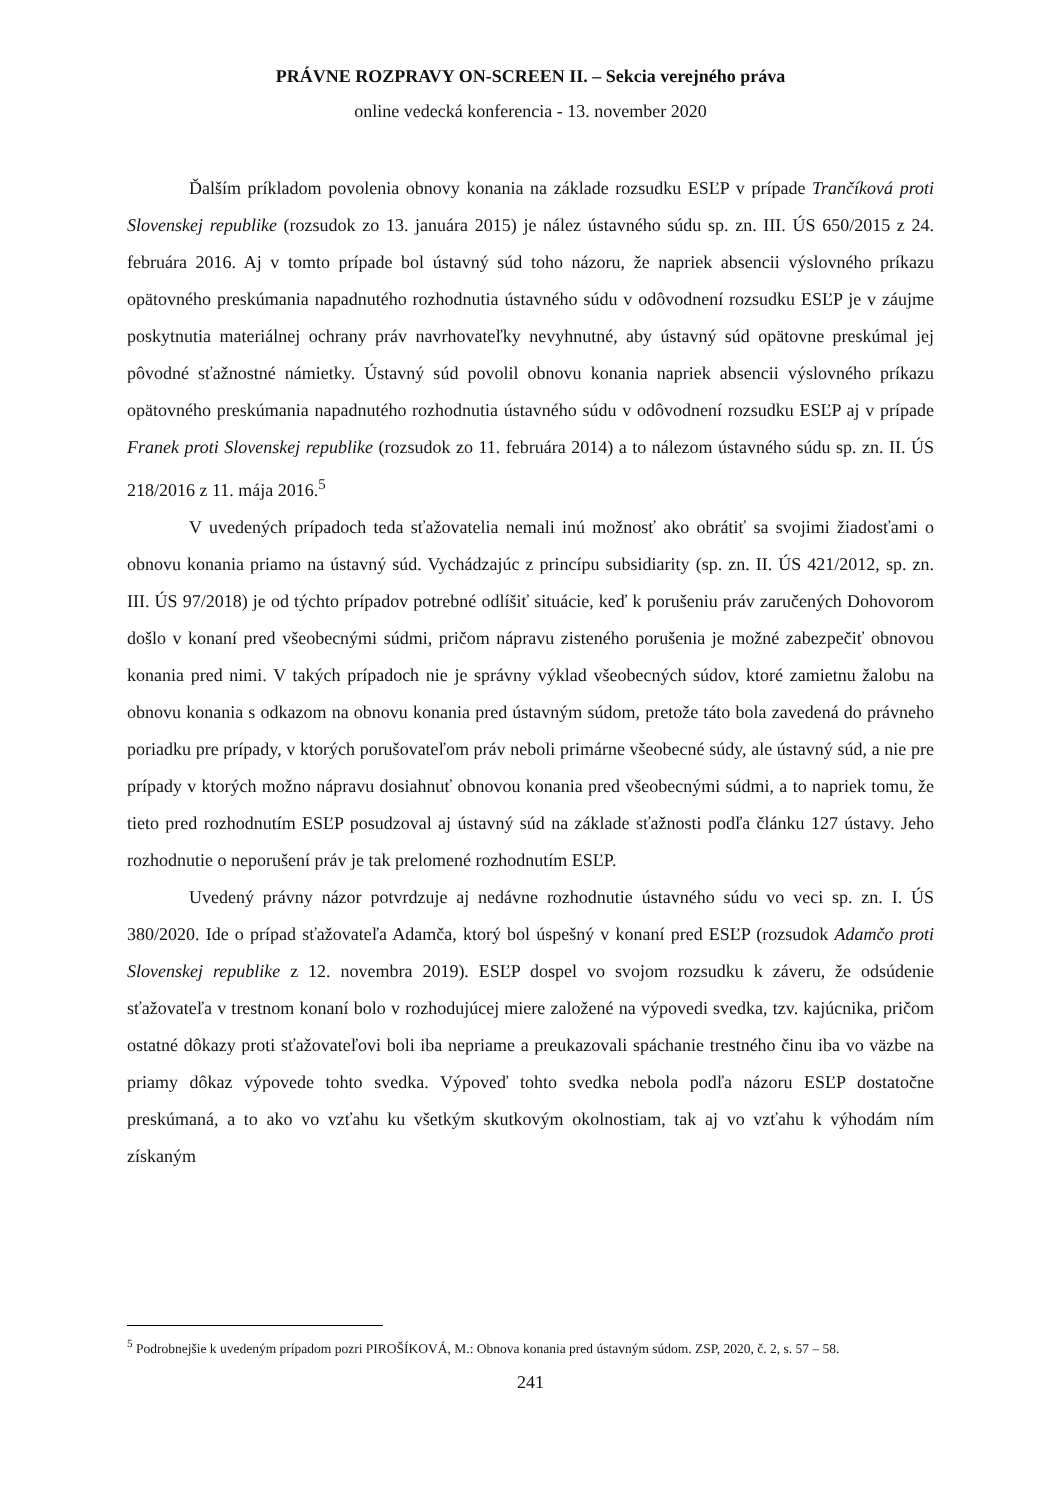PRÁVNE ROZPRAVY ON-SCREEN II. – Sekcia verejného práva
online vedecká konferencia - 13. november 2020
Ďalším príkladom povolenia obnovy konania na základe rozsudku ESĽP v prípade Trančíková proti Slovenskej republike (rozsudok zo 13. januára 2015) je nález ústavného súdu sp. zn. III. ÚS 650/2015 z 24. februára 2016. Aj v tomto prípade bol ústavný súd toho názoru, že napriek absencii výslovného príkazu opätovného preskúmania napadnutého rozhodnutia ústavného súdu v odôvodnení rozsudku ESĽP je v záujme poskytnutia materiálnej ochrany práv navrhovateľky nevyhnutné, aby ústavný súd opätovne preskúmal jej pôvodné sťažnostné námietky. Ústavný súd povolil obnovu konania napriek absencii výslovného príkazu opätovného preskúmania napadnutého rozhodnutia ústavného súdu v odôvodnení rozsudku ESĽP aj v prípade Franek proti Slovenskej republike (rozsudok zo 11. februára 2014) a to nálezom ústavného súdu sp. zn. II. ÚS 218/2016 z 11. mája 2016.<sup>5</sup>
V uvedených prípadoch teda sťažovatelia nemali inú možnosť ako obrátiť sa svojimi žiadosťami o obnovu konania priamo na ústavný súd. Vychádzajúc z princípu subsidiarity (sp. zn. II. ÚS 421/2012, sp. zn. III. ÚS 97/2018) je od týchto prípadov potrebné odlíšiť situácie, keď k porušeniu práv zaručených Dohovorom došlo v konaní pred všeobecnými súdmi, pričom nápravu zisteného porušenia je možné zabezpečiť obnovou konania pred nimi. V takých prípadoch nie je správny výklad všeobecných súdov, ktoré zamietnu žalobu na obnovu konania s odkazom na obnovu konania pred ústavným súdom, pretože táto bola zavedená do právneho poriadku pre prípady, v ktorých porušovateľom práv neboli primárne všeobecné súdy, ale ústavný súd, a nie pre prípady v ktorých možno nápravu dosiahnuť obnovou konania pred všeobecnými súdmi, a to napriek tomu, že tieto pred rozhodnutím ESĽP posudzoval aj ústavný súd na základe sťažnosti podľa článku 127 ústavy. Jeho rozhodnutie o neporušení práv je tak prelomené rozhodnutím ESĽP.
Uvedený právny názor potvrdzuje aj nedávne rozhodnutie ústavného súdu vo veci sp. zn. I. ÚS 380/2020. Ide o prípad sťažovateľa Adamča, ktorý bol úspešný v konaní pred ESĽP (rozsudok Adamčo proti Slovenskej republike z 12. novembra 2019). ESĽP dospel vo svojom rozsudku k záveru, že odsúdenie sťažovateľa v trestnom konaní bolo v rozhodujúcej miere založené na výpovedi svedka, tzv. kajúcnika, pričom ostatné dôkazy proti sťažovateľovi boli iba nepriame a preukazovali spáchanie trestného činu iba vo väzbe na priamy dôkaz výpovede tohto svedka. Výpoveď tohto svedka nebola podľa názoru ESĽP dostatočne preskúmaná, a to ako vo vzťahu ku všetkým skutkovým okolnostiam, tak aj vo vzťahu k výhodám ním získaným
<sup>5</sup> Podrobnejšie k uvedeným prípadom pozri PIROŠÍKOVÁ, M.: Obnova konania pred ústavným súdom. ZSP, 2020, č. 2, s. 57 – 58.
241